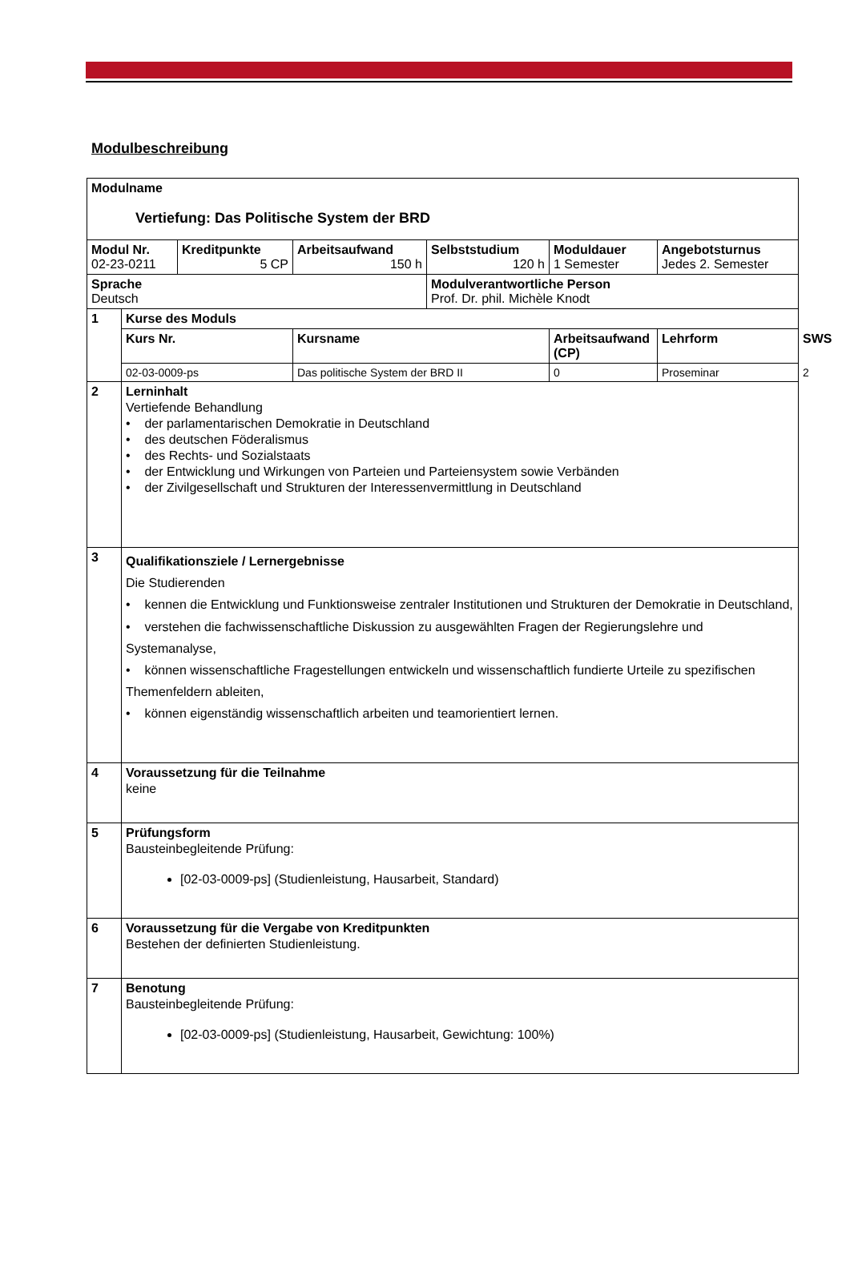Modulbeschreibung
| Modulname Vertiefung: Das Politische System der BRD | | | | | | | |
| Modul Nr. 02-23-0211 | | Kreditpunkte 5 CP | Arbeitsaufwand 150 h | Selbststudium 120 h | Moduldauer 1 Semester | Angebotsturnus Jedes 2. Semester | |
| Sprache Deutsch | | | | Modulverantwortliche Person Prof. Dr. phil. Michèle Knodt | | | |
| 1 | Kurse des Moduls | | | | | | |
| | Kurs Nr. | | Kursname | | Arbeitsaufwand (CP) | Lehrform | SWS |
| | 02-03-0009-ps | | Das politische System der BRD II | | 0 | Proseminar | 2 |
| 2 | Lerninhalt Vertiefende Behandlung • der parlamentarischen Demokratie in Deutschland • des deutschen Föderalismus • des Rechts- und Sozialstaats • der Entwicklung und Wirkungen von Parteien und Parteiensystem sowie Verbänden • der Zivilgesellschaft und Strukturen der Interessenvermittlung in Deutschland | | | | | | |
| 3 | Qualifikationsziele / Lernergebnisse Die Studierenden • kennen die Entwicklung und Funktionsweise zentraler Institutionen und Strukturen der Demokratie in Deutschland, • verstehen die fachwissenschaftliche Diskussion zu ausgewählten Fragen der Regierungslehre und Systemanalyse, • können wissenschaftliche Fragestellungen entwickeln und wissenschaftlich fundierte Urteile zu spezifischen Themenfeldern ableiten, • können eigenständig wissenschaftlich arbeiten und teamorientiert lernen. | | | | | | |
| 4 | Voraussetzung für die Teilnahme keine | | | | | | |
| 5 | Prüfungsform Bausteinbegleitende Prüfung: [02-03-0009-ps] (Studienleistung, Hausarbeit, Standard) | | | | | | |
| 6 | Voraussetzung für die Vergabe von Kreditpunkten Bestehen der definierten Studienleistung. | | | | | | |
| 7 | Benotung Bausteinbegleitende Prüfung: [02-03-0009-ps] (Studienleistung, Hausarbeit, Gewichtung: 100%) | | | | | | |